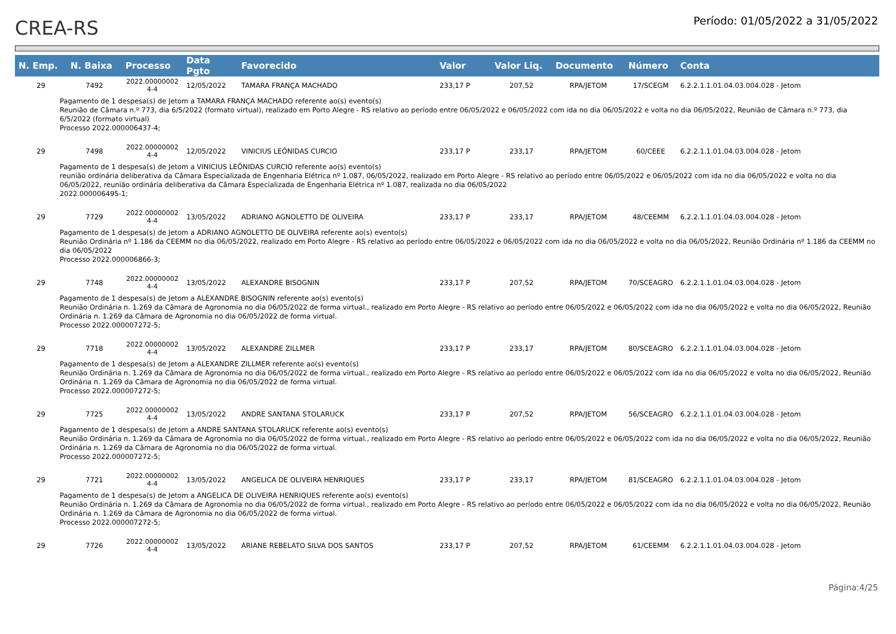CREA-RS
Período: 01/05/2022 a 31/05/2022
| N. Emp. | N. Baixa | Processo | Data Pgto | Favorecido | Valor | Valor Liq. | Documento | Número | Conta |
| --- | --- | --- | --- | --- | --- | --- | --- | --- | --- |
| 29 | 7492 | 2022.00000002 4-4 | 12/05/2022 | TAMARA FRANÇA MACHADO | 233,17 P | 207,52 | RPA/JETOM | 17/SCEGM | 6.2.2.1.1.01.04.03.004.028 - Jetom |
| Pagamento de 1 despesa(s) de Jetom a TAMARA FRANÇA MACHADO referente ao(s) evento(s) Reunião de Câmara n.º 773, dia 6/5/2022 (formato virtual), realizado em Porto Alegre - RS relativo ao período entre 06/05/2022 e 06/05/2022 com ida no dia 06/05/2022 e volta no dia 06/05/2022, Reunião de Câmara n.º 773, dia 6/5/2022 (formato virtual) Processo 2022.000006437-4; | | | | | | | | | |
| 29 | 7498 | 2022.00000002 4-4 | 12/05/2022 | VINICIUS LEÔNIDAS CURCIO | 233,17 P | 233,17 | RPA/JETOM | 60/CEEE | 6.2.2.1.1.01.04.03.004.028 - Jetom |
| Pagamento de 1 despesa(s) de Jetom a VINICIUS LEÔNIDAS CURCIO referente ao(s) evento(s) reunião ordinária deliberativa da Câmara Especializada de Engenharia Elétrica nº 1.087, 06/05/2022, realizado em Porto Alegre - RS relativo ao período entre 06/05/2022 e 06/05/2022 com ida no dia 06/05/2022 e volta no dia 06/05/2022, reunião ordinária deliberativa da Câmara Especializada de Engenharia Elétrica nº 1.087, realizada no dia 06/05/2022 2022.000006495-1; | | | | | | | | | |
| 29 | 7729 | 2022.00000002 4-4 | 13/05/2022 | ADRIANO AGNOLETTO DE OLIVEIRA | 233,17 P | 233,17 | RPA/JETOM | 48/CEEMM | 6.2.2.1.1.01.04.03.004.028 - Jetom |
| Pagamento de 1 despesa(s) de Jetom a ADRIANO AGNOLETTO DE OLIVEIRA referente ao(s) evento(s) Reunião Ordinária nº 1.186 da CEEMM no dia 06/05/2022, realizado em Porto Alegre - RS relativo ao período entre 06/05/2022 e 06/05/2022 com ida no dia 06/05/2022 e volta no dia 06/05/2022, Reunião Ordinária nº 1.186 da CEEMM no dia 06/05/2022 Processo 2022.000006866-3; | | | | | | | | | |
| 29 | 7748 | 2022.00000002 4-4 | 13/05/2022 | ALEXANDRE BISOGNIN | 233,17 P | 207,52 | RPA/JETOM | 70/SCEAGRO | 6.2.2.1.1.01.04.03.004.028 - Jetom |
| Pagamento de 1 despesa(s) de Jetom a ALEXANDRE BISOGNIN referente ao(s) evento(s) Reunião Ordinária n. 1.269 da Câmara de Agronomia no dia 06/05/2022 de forma virtual., realizado em Porto Alegre - RS relativo ao período entre 06/05/2022 e 06/05/2022 com ida no dia 06/05/2022 e volta no dia 06/05/2022, Reunião Ordinária n. 1.269 da Câmara de Agronomia no dia 06/05/2022 de forma virtual. Processo 2022.000007272-5; | | | | | | | | | |
| 29 | 7718 | 2022.00000002 4-4 | 13/05/2022 | ALEXANDRE ZILLMER | 233,17 P | 233,17 | RPA/JETOM | 80/SCEAGRO | 6.2.2.1.1.01.04.03.004.028 - Jetom |
| Pagamento de 1 despesa(s) de Jetom a ALEXANDRE ZILLMER referente ao(s) evento(s) Reunião Ordinária n. 1.269 da Câmara de Agronomia no dia 06/05/2022 de forma virtual., realizado em Porto Alegre - RS relativo ao período entre 06/05/2022 e 06/05/2022 com ida no dia 06/05/2022 e volta no dia 06/05/2022, Reunião Ordinária n. 1.269 da Câmara de Agronomia no dia 06/05/2022 de forma virtual. Processo 2022.000007272-5; | | | | | | | | | |
| 29 | 7725 | 2022.00000002 4-4 | 13/05/2022 | ANDRE SANTANA STOLARUCK | 233,17 P | 207,52 | RPA/JETOM | 56/SCEAGRO | 6.2.2.1.1.01.04.03.004.028 - Jetom |
| Pagamento de 1 despesa(s) de Jetom a ANDRE SANTANA STOLARUCK referente ao(s) evento(s) Reunião Ordinária n. 1.269 da Câmara de Agronomia no dia 06/05/2022 de forma virtual., realizado em Porto Alegre - RS relativo ao período entre 06/05/2022 e 06/05/2022 com ida no dia 06/05/2022 e volta no dia 06/05/2022, Reunião Ordinária n. 1.269 da Câmara de Agronomia no dia 06/05/2022 de forma virtual. Processo 2022.000007272-5; | | | | | | | | | |
| 29 | 7721 | 2022.00000002 4-4 | 13/05/2022 | ANGELICA DE OLIVEIRA HENRIQUES | 233,17 P | 233,17 | RPA/JETOM | 81/SCEAGRO | 6.2.2.1.1.01.04.03.004.028 - Jetom |
| Pagamento de 1 despesa(s) de Jetom a ANGELICA DE OLIVEIRA HENRIQUES referente ao(s) evento(s) Reunião Ordinária n. 1.269 da Câmara de Agronomia no dia 06/05/2022 de forma virtual., realizado em Porto Alegre - RS relativo ao período entre 06/05/2022 e 06/05/2022 com ida no dia 06/05/2022 e volta no dia 06/05/2022, Reunião Ordinária n. 1.269 da Câmara de Agronomia no dia 06/05/2022 de forma virtual. Processo 2022.000007272-5; | | | | | | | | | |
| 29 | 7726 | 2022.00000002 4-4 | 13/05/2022 | ARIANE REBELATO SILVA DOS SANTOS | 233,17 P | 207,52 | RPA/JETOM | 61/CEEMM | 6.2.2.1.1.01.04.03.004.028 - Jetom |
Página:4/25